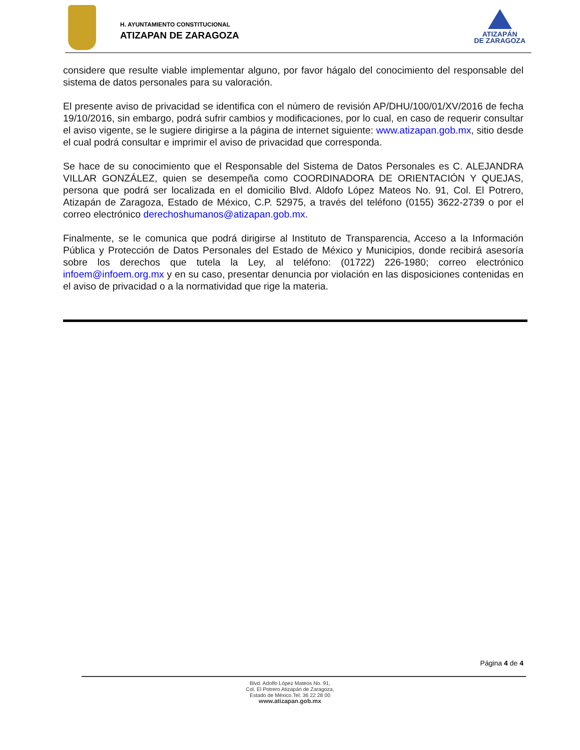H. AYUNTAMIENTO CONSTITUCIONAL
ATIZAPAN DE ZARAGOZA
ATIZAPÁN
DE ZARAGOZA
considere que resulte viable implementar alguno, por favor hágalo del conocimiento del responsable del sistema de datos personales para su valoración.
El presente aviso de privacidad se identifica con el número de revisión AP/DHU/100/01/XV/2016 de fecha 19/10/2016, sin embargo, podrá sufrir cambios y modificaciones, por lo cual, en caso de requerir consultar el aviso vigente, se le sugiere dirigirse a la página de internet siguiente: www.atizapan.gob.mx, sitio desde el cual podrá consultar e imprimir el aviso de privacidad que corresponda.
Se hace de su conocimiento que el Responsable del Sistema de Datos Personales es C. ALEJANDRA VILLAR GONZÁLEZ, quien se desempeña como COORDINADORA DE ORIENTACIÓN Y QUEJAS, persona que podrá ser localizada en el domicilio Blvd. Aldofo López Mateos No. 91, Col. El Potrero, Atizapán de Zaragoza, Estado de México, C.P. 52975, a través del teléfono (0155) 3622-2739 o por el correo electrónico derechoshumanos@atizapan.gob.mx.
Finalmente, se le comunica que podrá dirigirse al Instituto de Transparencia, Acceso a la Información Pública y Protección de Datos Personales del Estado de México y Municipios, donde recibirá asesoría sobre los derechos que tutela la Ley, al teléfono: (01722) 226-1980; correo electrónico infoem@infoem.org.mx y en su caso, presentar denuncia por violación en las disposiciones contenidas en el aviso de privacidad o a la normatividad que rige la materia.
Página 4 de 4
Blvd. Adolfo López Mateos No. 91,
Col. El Potrero Atizapán de Zaragoza,
Estado de México.Tel: 36 22 28 00
www.atizapan.gob.mx